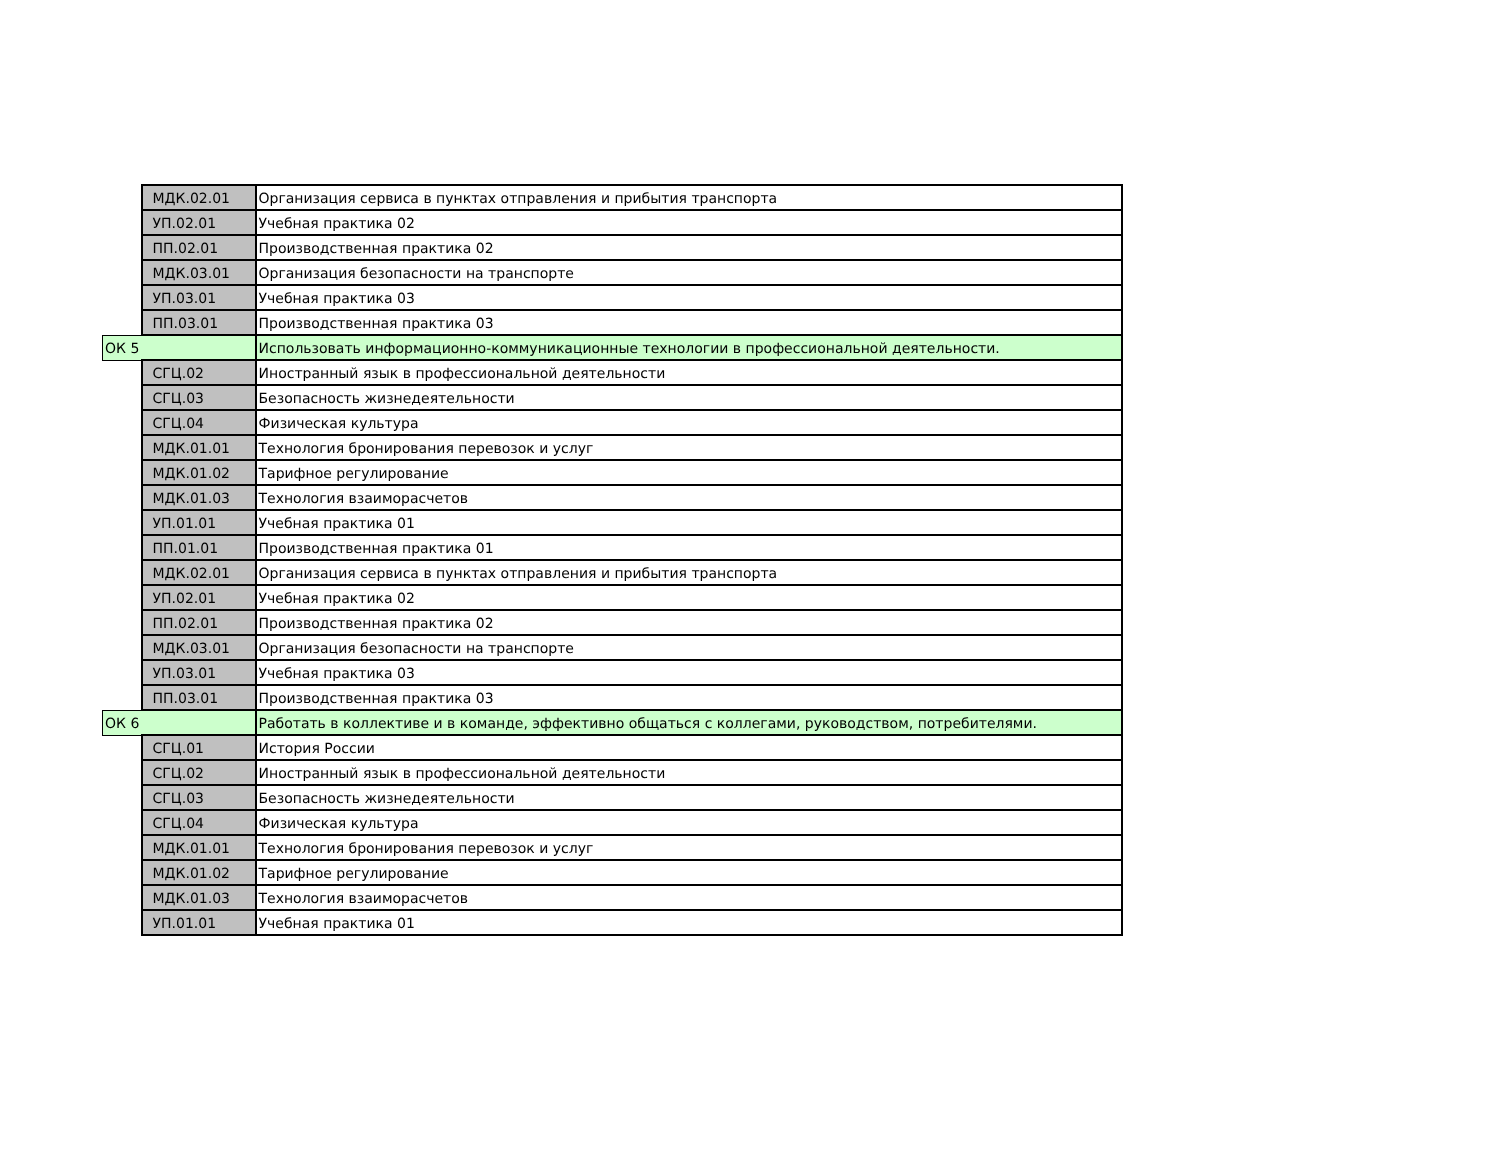| | МДК.02.01 | Организация сервиса в пунктах отправления и прибытия транспорта |
| | УП.02.01 | Учебная практика 02 |
| | ПП.02.01 | Производственная практика 02 |
| | МДК.03.01 | Организация безопасности на транспорте |
| | УП.03.01 | Учебная практика 03 |
| | ПП.03.01 | Производственная практика 03 |
| ОК 5 | | Использовать информационно-коммуникационные технологии в профессиональной деятельности. |
| | СГЦ.02 | Иностранный язык в профессиональной деятельности |
| | СГЦ.03 | Безопасность жизнедеятельности |
| | СГЦ.04 | Физическая культура |
| | МДК.01.01 | Технология бронирования перевозок и услуг |
| | МДК.01.02 | Тарифное регулирование |
| | МДК.01.03 | Технология взаиморасчетов |
| | УП.01.01 | Учебная практика 01 |
| | ПП.01.01 | Производственная практика 01 |
| | МДК.02.01 | Организация сервиса в пунктах отправления и прибытия транспорта |
| | УП.02.01 | Учебная практика 02 |
| | ПП.02.01 | Производственная практика 02 |
| | МДК.03.01 | Организация безопасности на транспорте |
| | УП.03.01 | Учебная практика 03 |
| | ПП.03.01 | Производственная практика 03 |
| ОК 6 | | Работать в коллективе и в команде, эффективно общаться с коллегами, руководством, потребителями. |
| | СГЦ.01 | История России |
| | СГЦ.02 | Иностранный язык в профессиональной деятельности |
| | СГЦ.03 | Безопасность жизнедеятельности |
| | СГЦ.04 | Физическая культура |
| | МДК.01.01 | Технология бронирования перевозок и услуг |
| | МДК.01.02 | Тарифное регулирование |
| | МДК.01.03 | Технология взаиморасчетов |
| | УП.01.01 | Учебная практика 01 |